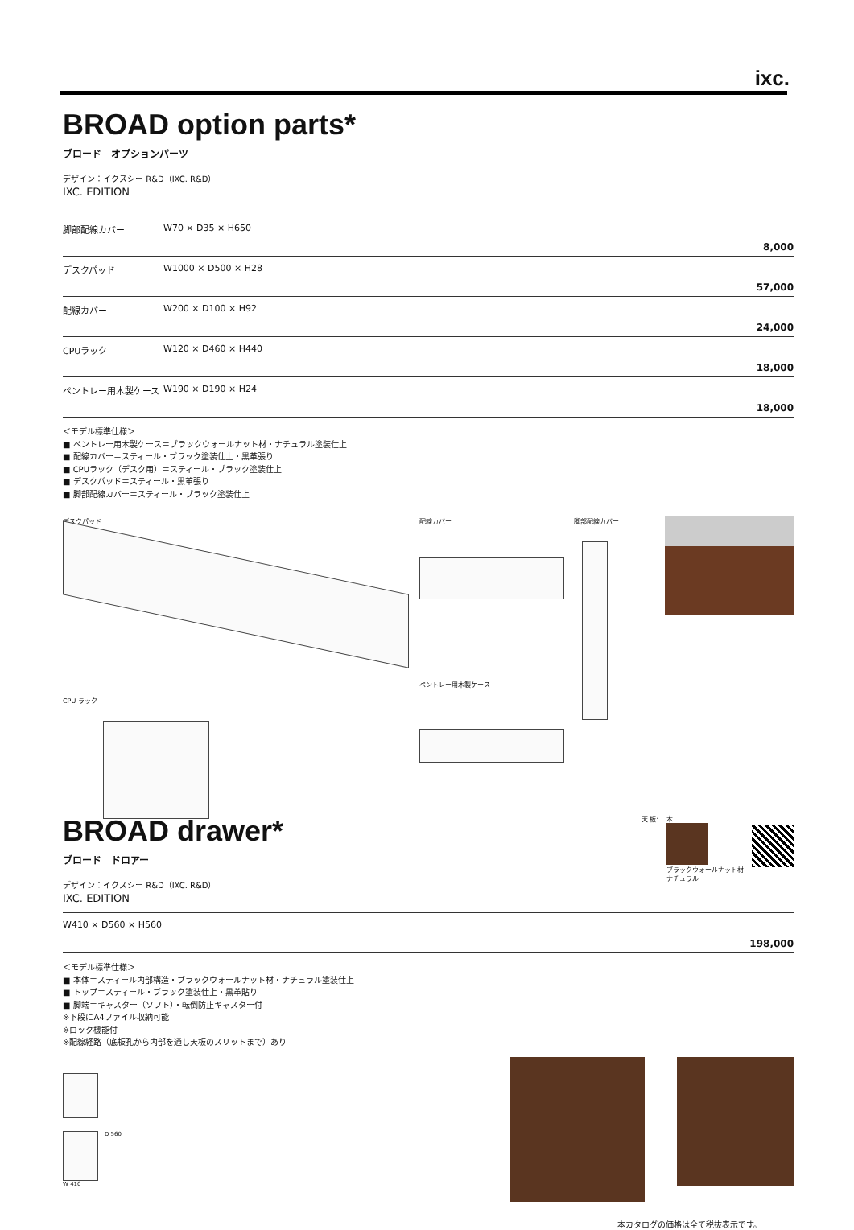ixc.
BROAD option parts*
ブロード　オプションパーツ
デザイン：イクスシー R&D（IXC. R&D）
IXC. EDITION
| 脚部配線カバー | W70 × D35 × H650 8,000 |
| デスクパッド | W1000 × D500 × H28 57,000 |
| 配線カバー | W200 × D100 × H92 24,000 |
| CPUラック | W120 × D460 × H440 18,000 |
| ペントレー用木製ケース | W190 × D190 × H24 18,000 |
＜モデル標準仕様＞
■ ペントレー用木製ケース＝ブラックウォールナット材・ナチュラル塗装仕上
■ 配線カバー＝スティール・ブラック塗装仕上・黒革張り
■ CPUラック（デスク用）＝スティール・ブラック塗装仕上
■ デスクパッド＝スティール・黒革張り
■ 脚部配線カバー＝スティール・ブラック塗装仕上
デスクパッド
CPU ラック
配線カバー
ペントレー用木製ケース
脚部配線カバー
BROAD drawer*
ブロード　ドロアー
デザイン：イクスシー R&D（IXC. R&D）
IXC. EDITION
天 板: 木
ブラックウォールナット材
ナチュラル
| W410 × D560 × H560 198,000 |
＜モデル標準仕様＞
■ 本体＝スティール内部構造・ブラックウォールナット材・ナチュラル塗装仕上
■ トップ＝スティール・ブラック塗装仕上・黒革貼り
■ 脚端＝キャスター（ソフト）・転倒防止キャスター付
※下段にA4ファイル収納可能
※ロック機能付
※配線経路（底板孔から内部を通し天板のスリットまで）あり
D 560
W 410
本カタログの価格は全て税抜表示です。